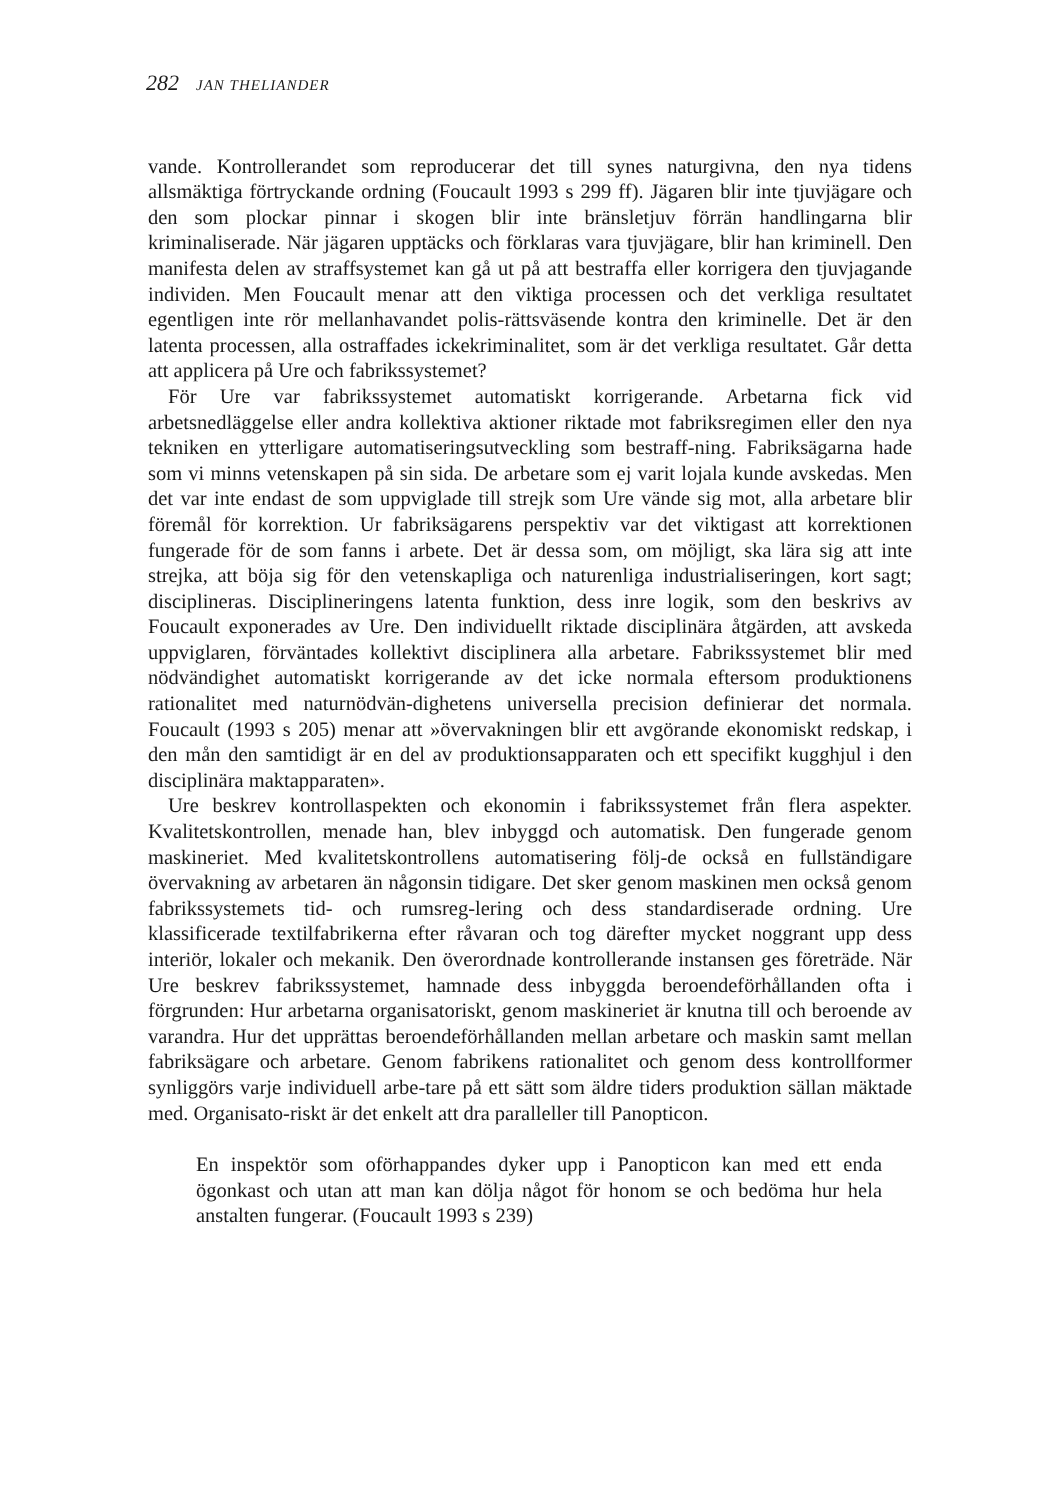282 JAN THELIANDER
vande. Kontrollerandet som reproducerar det till synes naturgivna, den nya tidens allsmäktiga förtryckande ordning (Foucault 1993 s 299 ff). Jägaren blir inte tjuvjägare och den som plockar pinnar i skogen blir inte bränsletjuv förrän handlingarna blir kriminaliserade. När jägaren upptäcks och förklaras vara tjuvjägare, blir han kriminell. Den manifesta delen av straffsystemet kan gå ut på att bestraffa eller korrigera den tjuvjagande individen. Men Foucault menar att den viktiga processen och det verkliga resultatet egentligen inte rör mellanhavandet polis-rättsväsende kontra den kriminelle. Det är den latenta processen, alla ostraffades ickekriminalitet, som är det verkliga resultatet. Går detta att applicera på Ure och fabrikssystemet?
För Ure var fabrikssystemet automatiskt korrigerande. Arbetarna fick vid arbetsnedläggelse eller andra kollektiva aktioner riktade mot fabriksregimen eller den nya tekniken en ytterligare automatiseringsutveckling som bestraff-ning. Fabriksägarna hade som vi minns vetenskapen på sin sida. De arbetare som ej varit lojala kunde avskedas. Men det var inte endast de som uppviglade till strejk som Ure vände sig mot, alla arbetare blir föremål för korrektion. Ur fabriksägarens perspektiv var det viktigast att korrektionen fungerade för de som fanns i arbete. Det är dessa som, om möjligt, ska lära sig att inte strejka, att böja sig för den vetenskapliga och naturenliga industrialiseringen, kort sagt; disciplineras. Disciplineringens latenta funktion, dess inre logik, som den beskrivs av Foucault exponerades av Ure. Den individuellt riktade disciplinära åtgärden, att avskeda uppviglaren, förväntades kollektivt disciplinera alla arbetare. Fabrikssystemet blir med nödvändighet automatiskt korrigerande av det icke normala eftersom produktionens rationalitet med naturnödvän-dighetens universella precision definierar det normala. Foucault (1993 s 205) menar att »övervakningen blir ett avgörande ekonomiskt redskap, i den mån den samtidigt är en del av produktionsapparaten och ett specifikt kugghjul i den disciplinära maktapparaten».
Ure beskrev kontrollaspekten och ekonomin i fabrikssystemet från flera aspekter. Kvalitetskontrollen, menade han, blev inbyggd och automatisk. Den fungerade genom maskineriet. Med kvalitetskontrollens automatisering följ-de också en fullständigare övervakning av arbetaren än någonsin tidigare. Det sker genom maskinen men också genom fabrikssystemets tid- och rumsreg-lering och dess standardiserade ordning. Ure klassificerade textilfabrikerna efter råvaran och tog därefter mycket noggrant upp dess interiör, lokaler och mekanik. Den överordnade kontrollerande instansen ges företräde. När Ure beskrev fabrikssystemet, hamnade dess inbyggda beroendeförhållanden ofta i förgrunden: Hur arbetarna organisatoriskt, genom maskineriet är knutna till och beroende av varandra. Hur det upprättas beroendeförhållanden mellan arbetare och maskin samt mellan fabriksägare och arbetare. Genom fabrikens rationalitet och genom dess kontrollformer synliggörs varje individuell arbe-tare på ett sätt som äldre tiders produktion sällan mäktade med. Organisato-riskt är det enkelt att dra paralleller till Panopticon.
En inspektör som oförhappandes dyker upp i Panopticon kan med ett enda ögonkast och utan att man kan dölja något för honom se och bedöma hur hela anstalten fungerar. (Foucault 1993 s 239)